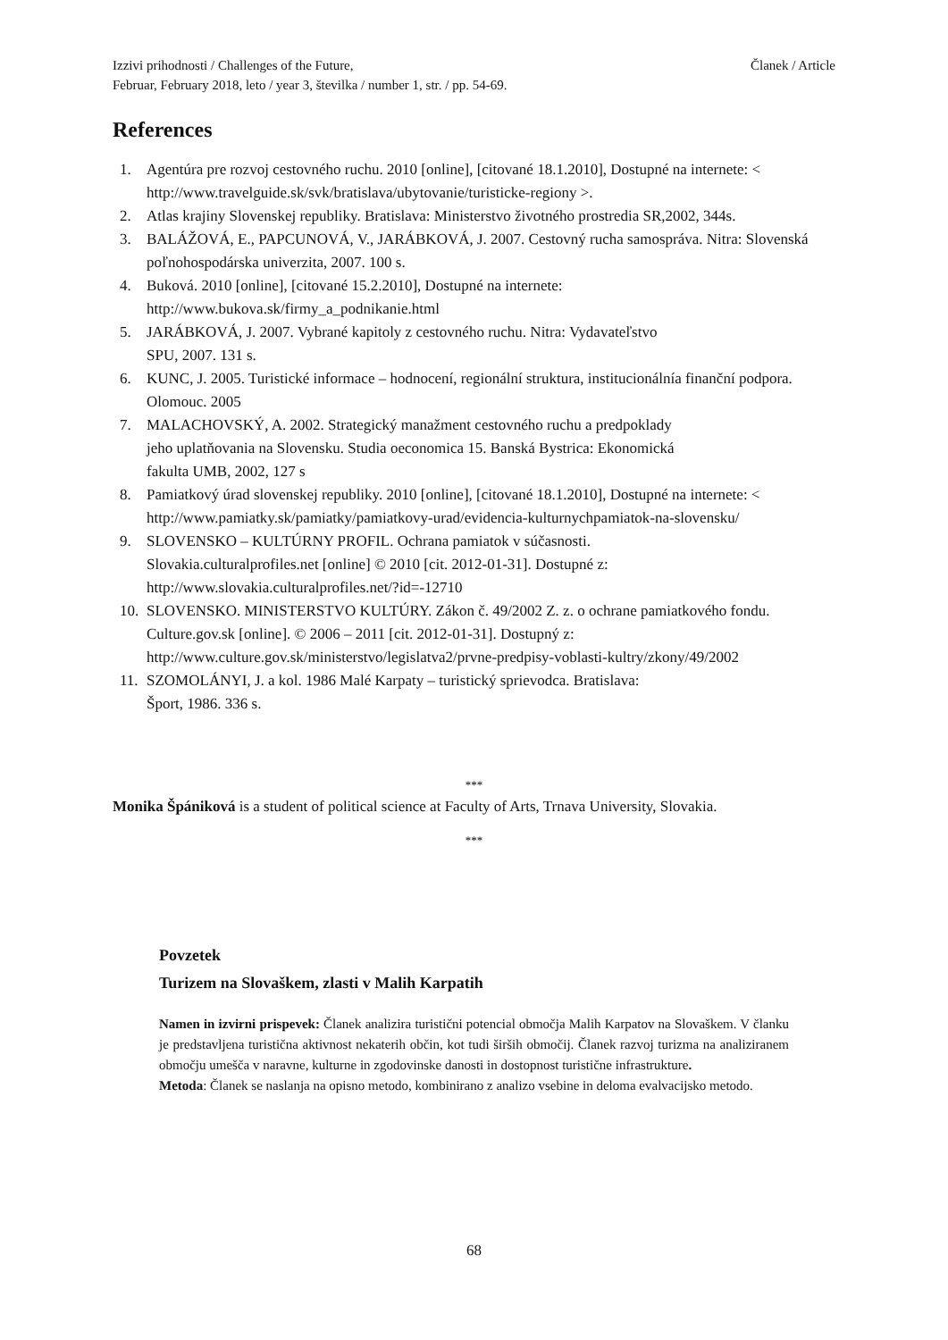Izzivi prihodnosti / Challenges of the Future,
Februar, February 2018, leto / year 3, številka / number 1, str. / pp. 54-69. Članek / Article
References
1. Agentúra pre rozvoj cestovného ruchu. 2010 [online], [citované 18.1.2010], Dostupné na internete: < http://www.travelguide.sk/svk/bratislava/ubytovanie/turisticke-regiony >.
2. Atlas krajiny Slovenskej republiky. Bratislava: Ministerstvo životného prostredia SR,2002, 344s.
3. BALÁŽOVÁ, E., PAPCUNOVÁ, V., JARÁBKOVÁ, J. 2007. Cestovný rucha samospráva. Nitra: Slovenská poľnohospodárska univerzita, 2007. 100 s.
4. Buková. 2010 [online], [citované 15.2.2010], Dostupné na internete:
http://www.bukova.sk/firmy_a_podnikanie.html
5. JARÁBKOVÁ, J. 2007. Vybrané kapitoly z cestovného ruchu. Nitra: Vydavateľstvo
SPU, 2007. 131 s.
6. KUNC, J. 2005. Turistické informace – hodnocení, regionální struktura, institucionálnía finanční podpora. Olomouc. 2005
7. MALACHOVSKÝ, A. 2002. Strategický manažment cestovného ruchu a predpoklady
jeho uplatňovania na Slovensku. Studia oeconomica 15. Banská Bystrica: Ekonomická
fakulta UMB, 2002, 127 s
8. Pamiatkový úrad slovenskej republiky. 2010 [online], [citované 18.1.2010], Dostupné na internete: < http://www.pamiatky.sk/pamiatky/pamiatkovy-urad/evidencia-kulturnychpamiatok-na-slovensku/
9. SLOVENSKO – KULTÚRNY PROFIL. Ochrana pamiatok v súčasnosti.
Slovakia.culturalprofiles.net [online] © 2010 [cit. 2012-01-31]. Dostupné z:
http://www.slovakia.culturalprofiles.net/?id=-12710
10. SLOVENSKO. MINISTERSTVO KULTÚRY. Zákon č. 49/2002 Z. z. o ochrane pamiatkového fondu. Culture.gov.sk [online]. © 2006 – 2011 [cit. 2012-01-31]. Dostupný z:
http://www.culture.gov.sk/ministerstvo/legislatva2/prvne-predpisy-voblasti-kultry/zkony/49/2002
11. SZOMOLÁNYI, J. a kol. 1986 Malé Karpaty – turistický sprievodca. Bratislava:
Šport, 1986. 336 s.
***
Monika Špániková is a student of political science at Faculty of Arts, Trnava University, Slovakia.
***
Povzetek
Turizem na Slovaškem, zlasti v Malih Karpatih
Namen in izvirni prispevek: Članek analizira turistični potencial območja Malih Karpatov na Slovaškem. V članku je predstavljena turistična aktivnost nekaterih občin, kot tudi širših območij. Članek razvoj turizma na analiziranem območju umešča v naravne, kulturne in zgodovinske danosti in dostopnost turistične infrastrukture.
Metoda: Članek se naslanja na opisno metodo, kombinirano z analizo vsebine in deloma evalvacijsko metodo.
68